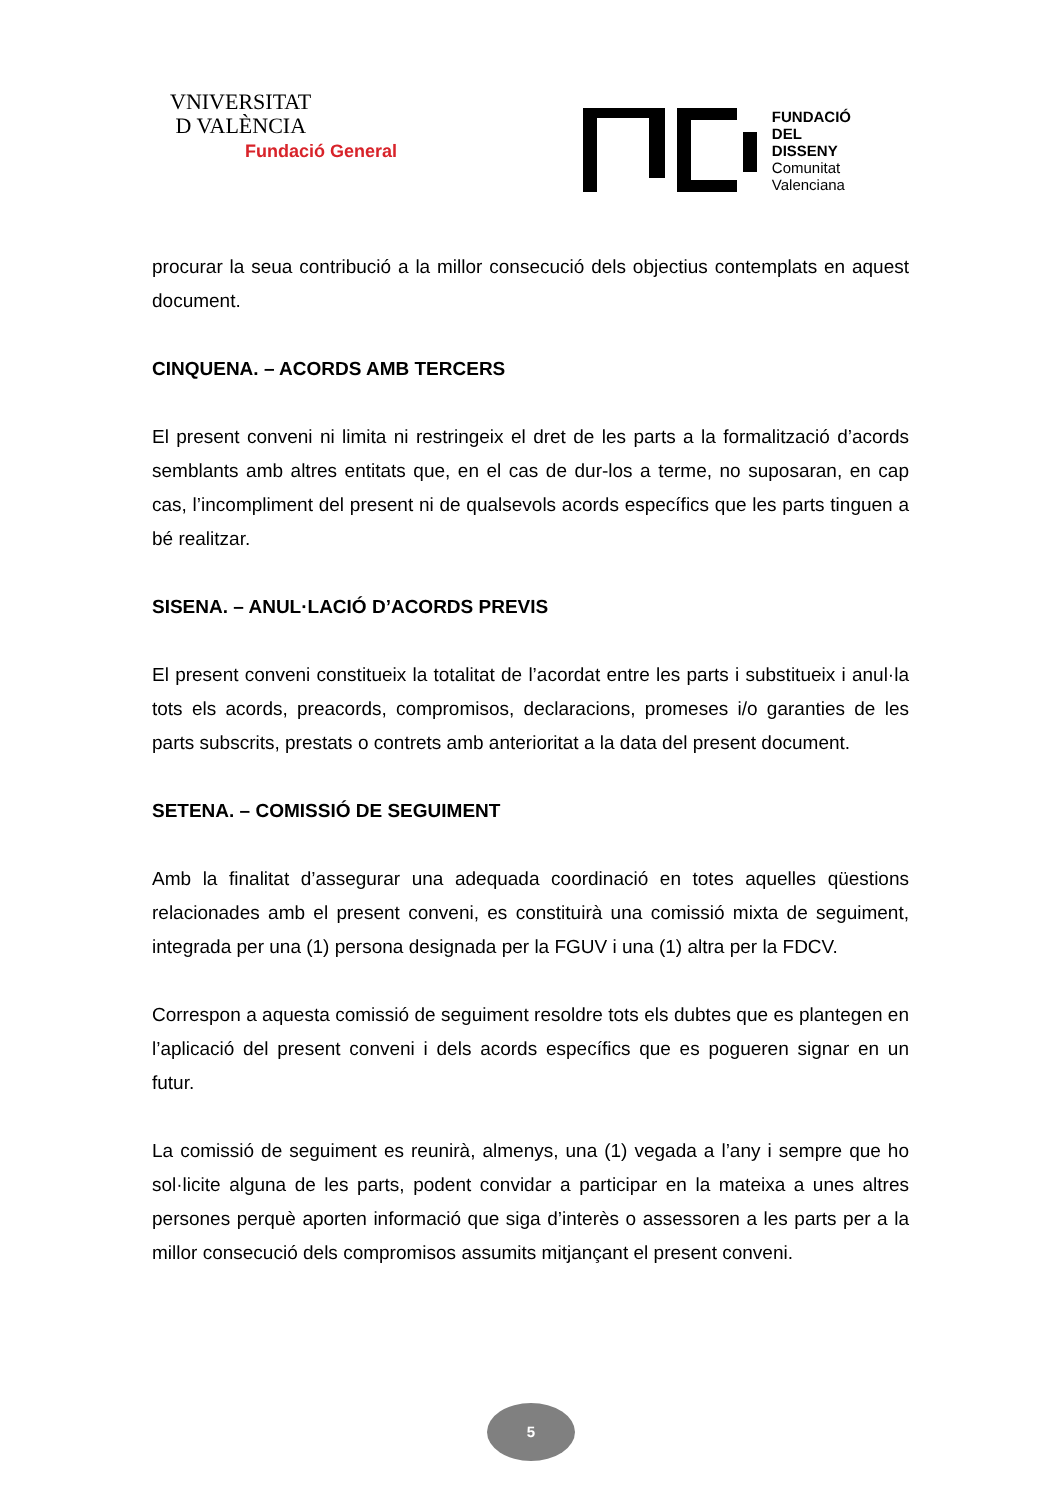VNIVERSITAT
D VALÈNCIA
Fundació General
FUNDACIÓ
DEL
DISSENY
Comunitat
Valenciana
procurar la seua contribució a la millor consecució dels objectius contemplats en aquest document.
CINQUENA. – ACORDS AMB TERCERS
El present conveni ni limita ni restringeix el dret de les parts a la formalització d’acords semblants amb altres entitats que, en el cas de dur-los a terme, no suposaran, en cap cas, l’incompliment del present ni de qualsevols acords específics que les parts tinguen a bé realitzar.
SISENA. – ANUL·LACIÓ D’ACORDS PREVIS
El present conveni constitueix la totalitat de l’acordat entre les parts i substitueix i anul·la tots els acords, preacords, compromisos, declaracions, promeses i/o garanties de les parts subscrits, prestats o contrets amb anterioritat a la data del present document.
SETENA. – COMISSIÓ DE SEGUIMENT
Amb la finalitat d’assegurar una adequada coordinació en totes aquelles qüestions relacionades amb el present conveni, es constituirà una comissió mixta de seguiment, integrada per una (1) persona designada per la FGUV i una (1) altra per la FDCV.
Correspon a aquesta comissió de seguiment resoldre tots els dubtes que es plantegen en l’aplicació del present conveni i dels acords específics que es pogueren signar en un futur.
La comissió de seguiment es reunirà, almenys, una (1) vegada a l’any i sempre que ho sol·licite alguna de les parts, podent convidar a participar en la mateixa a unes altres persones perquè aporten informació que siga d’interès o assessoren a les parts per a la millor consecució dels compromisos assumits mitjançant el present conveni.
5